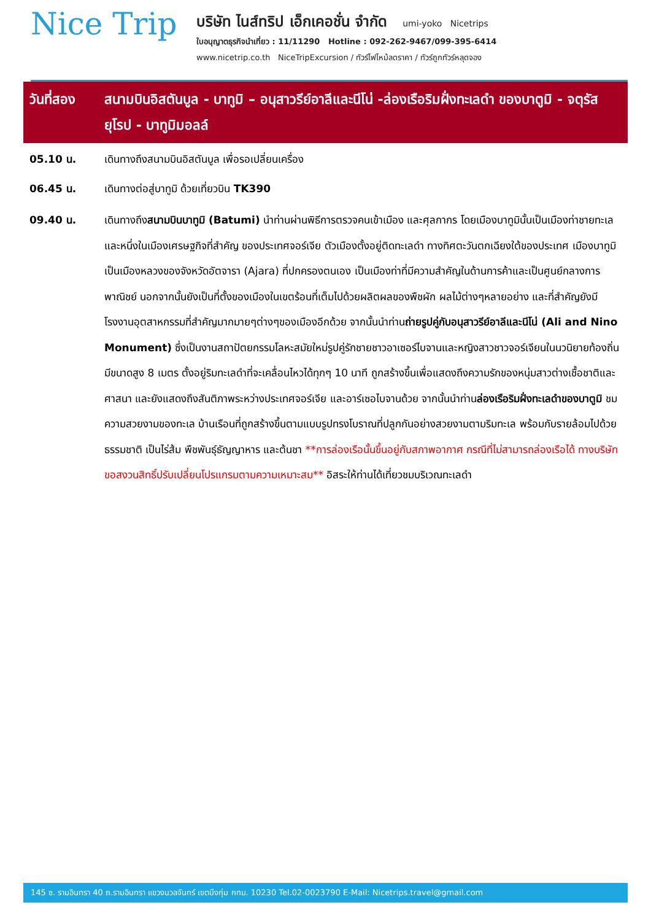Nice Trip
บริษัท ไนส์ทริป เอ็กเคอชั่น จำกัด umi-yoko Nicetrips
ใบอนุญาตธุรกิจนำเที่ยว : 11/11290 Hotline : 092-262-9467/099-395-6414
www.nicetrip.co.th NiceTripExcursion / ทัวร์ไฟไหม้ลดราคา / ทัวร์ถูกทัวร์หลุดจอง
วันที่สอง สนามบินอิสตันบูล - บาทูมิ – อนุสาวรีย์อาลีและนีโน่ -ล่องเรือริมฝั่งทะเลดำ ของบาตูมิ - จตุรัสยุโรป - บาทูมิมอลล์
05.10 น. เดินทางถึงสนามบินอิสตันบูล เพื่อรอเปลี่ยนเครื่อง
06.45 น. เดินทางต่อสู่บาทูมิ ด้วยเที่ยวบิน TK390
09.40 น. เดินทางถึงสนามบินบาทูมิ (Batumi) นำท่านผ่านพิธีการตรวจคนเข้าเมือง และศุลกากร โดยเมืองบาทูมินั้นเป็นเมืองท่าชายทะเลและหนึ่งในเมืองเศรษฐกิจที่สำคัญ ของประเทศจอร์เจีย ตัวเมืองตั้งอยู่ติดทะเลดำ ทางทิศตะวันตกเฉียงใต้ของประเทศ เมืองบาทูมิเป็นเมืองหลวงของจังหวัดอัตจารา (Ajara) ที่ปกครองตนเอง เป็นเมืองท่าที่มีความสำคัญในด้านการค้าและเป็นศูนย์กลางการพาณิชย์ นอกจากนั้นยังเป็นที่ตั้งของเมืองในเขตร้อนที่เต็มไปด้วยผลิตผลของพืชผัก ผลไม้ต่างๆหลายอย่าง และที่สำคัญยังมีโรงงานอุตสาหกรรมที่สำคัญมากมายๆต่างๆของเมืองอีกด้วย จากนั้นนำท่านถ่ายรูปคู่กับอนุสาวรีย์อาลีและนีโน่ (Ali and Nino Monument) ซึ่งเป็นงานสถาปัตยกรรมโลหะสมัยใหม่รูปคู่รักชายชาวอาเซอร์ไบจานและหญิงสาวชาวจอร์เจียนในนวนิยายท้องถิ่น มีขนาดสูง 8 เมตร ตั้งอยู่ริมทะเลดำที่จะเคลื่อนไหวได้ทุกๆ 10 นาที ถูกสร้างขึ้นเพื่อแสดงถึงความรักของหนุ่มสาวต่างเชื้อชาติและศาสนา และยังแสดงถึงสันติภาพระหว่างประเทศจอร์เจีย และอาร์เซอไบจานด้วย จากนั้นนำท่านล่องเรือริมฝั่งทะเลดำของบาตูมิ ชมความสวยงามของทะเล บ้านเรือนที่ถูกสร้างขึ้นตามแบบรูปทรงโบราณที่ปลูกกันอย่างสวยงามตามริมทะเล พร้อมกับรายล้อมไปด้วยธรรมชาติ เป็นไร่ส้ม พืชพันธุ์ธัญญาหาร และต้นชา **การล่องเรือนั้นขึ้นอยู่กับสภาพอากาศ กรณีที่ไม่สามารถล่องเรือได้ ทางบริษัทขอสงวนสิทธิ์ปรับเปลี่ยนโปรแกรมตามความเหมาะสม** อิสระให้ท่านได้เที่ยวชมบริเวณทะเลดำ
145 ซ. รามอินทรา 40 ถ.รามอินทรา แขวงนวลจันทร์ เขตบึงกุ่ม กทม. 10230 Tel.02-0023790 E-Mail: Nicetrips.travel@gmail.com